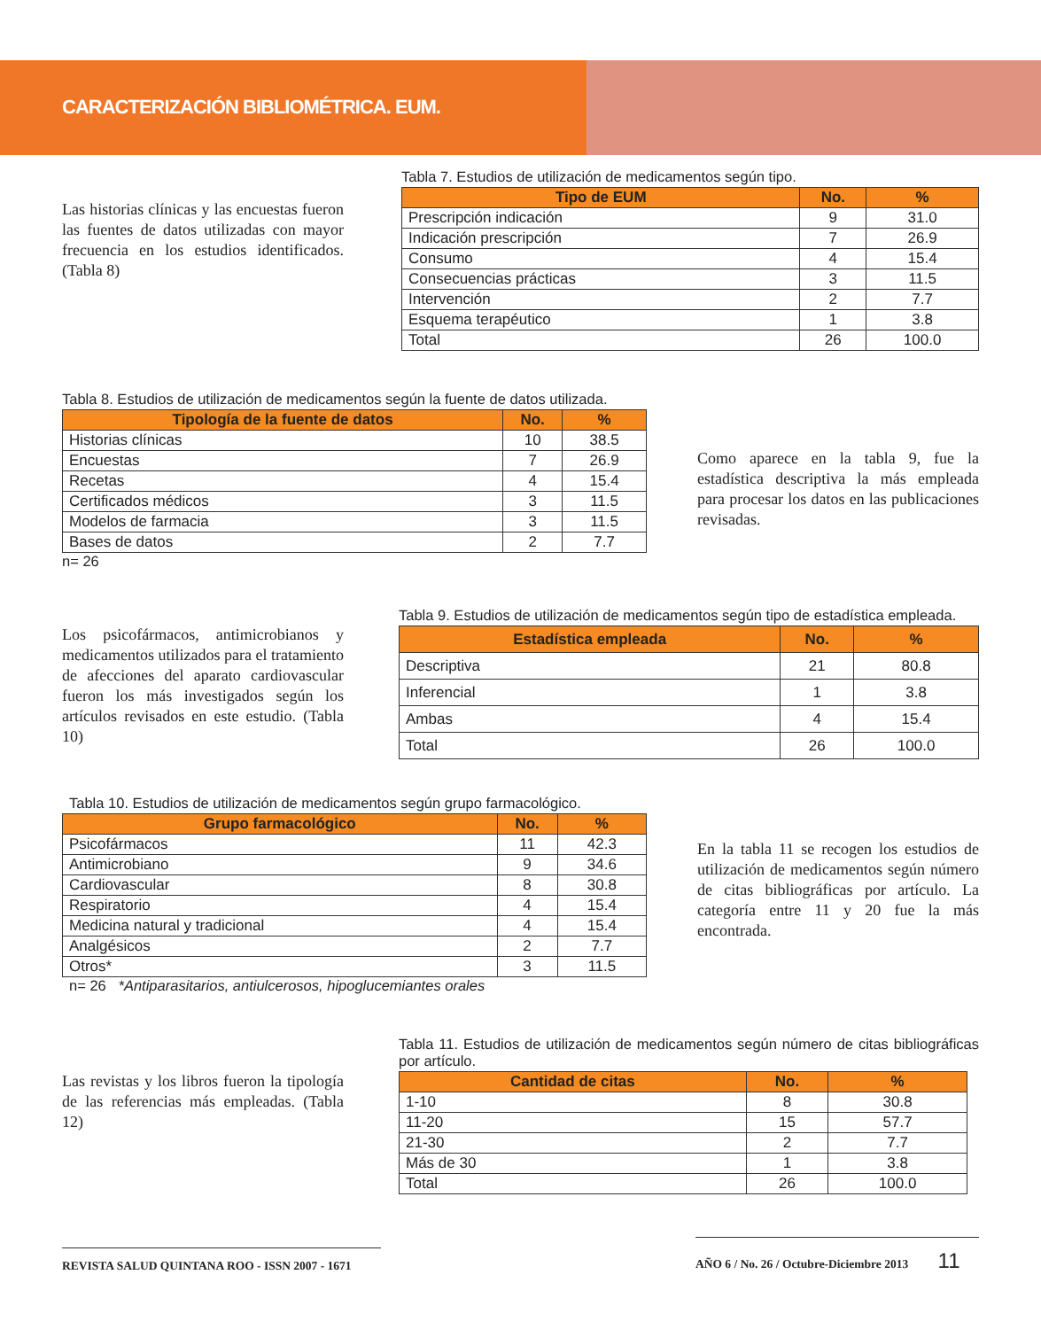CARACTERIZACIÓN BIBLIOMÉTRICA. EUM.
Las historias clínicas y las encuestas fueron las fuentes de datos utilizadas con mayor frecuencia en los estudios identificados. (Tabla 8)
Tabla 7. Estudios de utilización de medicamentos según tipo.
| Tipo de EUM | No. | % |
| --- | --- | --- |
| Prescripción indicación | 9 | 31.0 |
| Indicación prescripción | 7 | 26.9 |
| Consumo | 4 | 15.4 |
| Consecuencias prácticas | 3 | 11.5 |
| Intervención | 2 | 7.7 |
| Esquema terapéutico | 1 | 3.8 |
| Total | 26 | 100.0 |
Tabla 8. Estudios de utilización de medicamentos según la fuente de datos utilizada.
| Tipología de la fuente de datos | No. | % |
| --- | --- | --- |
| Historias clínicas | 10 | 38.5 |
| Encuestas | 7 | 26.9 |
| Recetas | 4 | 15.4 |
| Certificados médicos | 3 | 11.5 |
| Modelos de farmacia | 3 | 11.5 |
| Bases de datos | 2 | 7.7 |
n= 26
Como aparece en la tabla 9, fue la estadística descriptiva la más empleada para procesar los datos en las publicaciones revisadas.
Los psicofármacos, antimicrobianos y medicamentos utilizados para el tratamiento de afecciones del aparato cardiovascular fueron los más investigados según los artículos revisados en este estudio. (Tabla 10)
Tabla 9. Estudios de utilización de medicamentos según tipo de estadística empleada.
| Estadística empleada | No. | % |
| --- | --- | --- |
| Descriptiva | 21 | 80.8 |
| Inferencial | 1 | 3.8 |
| Ambas | 4 | 15.4 |
| Total | 26 | 100.0 |
Tabla 10. Estudios de utilización de medicamentos según grupo farmacológico.
| Grupo farmacológico | No. | % |
| --- | --- | --- |
| Psicofármacos | 11 | 42.3 |
| Antimicrobiano | 9 | 34.6 |
| Cardiovascular | 8 | 30.8 |
| Respiratorio | 4 | 15.4 |
| Medicina natural y tradicional | 4 | 15.4 |
| Analgésicos | 2 | 7.7 |
| Otros* | 3 | 11.5 |
n= 26 *Antiparasitarios, antiulcerosos, hipoglucemiantes orales
En la tabla 11 se recogen los estudios de utilización de medicamentos según número de citas bibliográficas por artículo. La categoría entre 11 y 20 fue la más encontrada.
Las revistas y los libros fueron la tipología de las referencias más empleadas. (Tabla 12)
Tabla 11. Estudios de utilización de medicamentos según número de citas bibliográficas por artículo.
| Cantidad de citas | No. | % |
| --- | --- | --- |
| 1-10 | 8 | 30.8 |
| 11-20 | 15 | 57.7 |
| 21-30 | 2 | 7.7 |
| Más de 30 | 1 | 3.8 |
| Total | 26 | 100.0 |
REVISTA SALUD QUINTANA ROO - ISSN 2007 - 1671 AÑO 6 / No. 26 / Octubre-Diciembre 2013 11